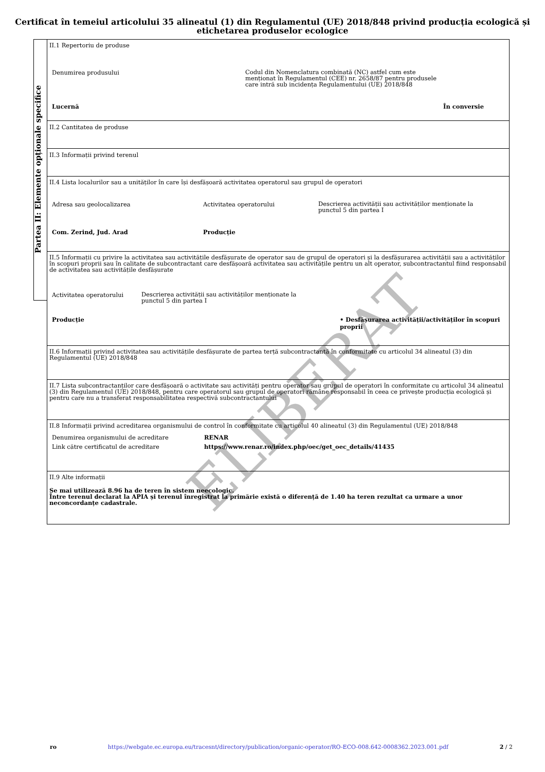Certificat în temeiul articolului 35 alineatul (1) din Regulamentul (UE) 2018/848 privind producția ecologică și etichetarea produselor ecologice
Partea II: Elemente opționale specifice
II.1 Repertoriu de produse
Denumirea produsului
Codul din Nomenclatura combinată (NC) astfel cum este
menționat în Regulamentul (CEE) nr. 2658/87 pentru produsele
care intră sub incidența Regulamentului (UE) 2018/848
Lucernă În conversie
II.2 Cantitatea de produse
II.3 Informații privind terenul
II.4 Lista localurilor sau a unităților în care își desfășoară activitatea operatorul sau grupul de operatori
Adresa sau geolocalizarea Activitatea operatorului
Descrierea activității sau activităților menționate la
punctul 5 din partea I
Com. Zerind, Jud. Arad Producție
II.5 Informații cu privire la activitatea sau activitățile desfășurate de operator sau de grupul de operatori și la desfășurarea activității sau a activităților în scopuri proprii sau în calitate de subcontractant care desfășoară activitatea sau activitățile pentru un alt operator, subcontractantul fiind responsabil de activitatea sau activitățile desfășurate
Activitatea operatorului
Descrierea activității sau activităților menționate la
punctul 5 din partea I
Producție • Desfășurarea activității/activităților în scopuri proprii
II.6 Informații privind activitatea sau activitățile desfășurate de partea terță subcontractantă în conformitate cu articolul 34 alineatul (3) din Regulamentul (UE) 2018/848
II.7 Lista subcontractanților care desfășoară o activitate sau activități pentru operator sau grupul de operatori în conformitate cu articolul 34 alineatul (3) din Regulamentul (UE) 2018/848, pentru care operatorul sau grupul de operatori rămâne responsabil în ceea ce privește producția ecologică și pentru care nu a transferat responsabilitatea respectivă subcontractantului
II.8 Informații privind acreditarea organismului de control în conformitate cu articolul 40 alineatul (3) din Regulamentul (UE) 2018/848
Denumirea organismului de acreditare RENAR
Link către certificatul de acreditare https://www.renar.ro/index.php/oec/get_oec_details/41435
II.9 Alte informații
Se mai utilizează 8.96 ha de teren în sistem neecologic.
Între terenul declarat la APIA și terenul înregistrat la primărie există o diferență de 1.40 ha teren rezultat ca urmare a unor neconcordanțe cadastrale.
ELIBERAT
ro https://webgate.ec.europa.eu/tracesnt/directory/publication/organic-operator/RO-ECO-008.642-0008362.2023.001.pdf 2 / 2